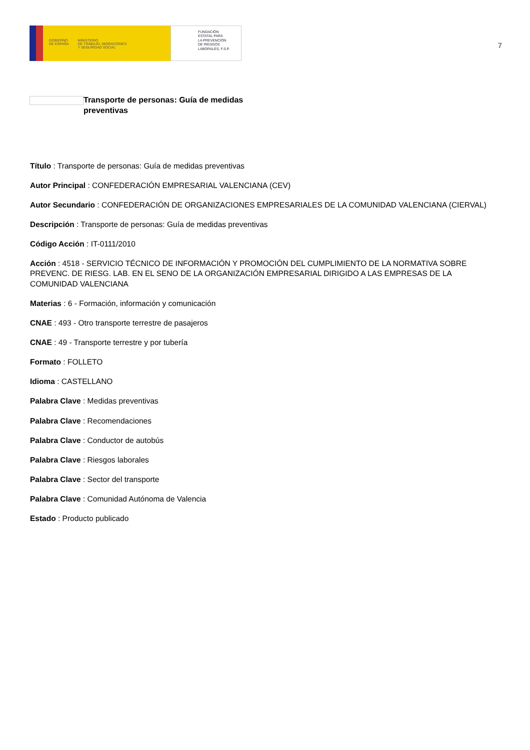GOBIERNO
DE ESPAÑA
MINISTERIO
DE TRABAJO, MIGRACIONES
Y SEGURIDAD SOCIAL
FUNDACIÓN
ESTATAL PARA
LA PREVENCIÓN
DE RIESGOS
LABORALES, F.S.P.
7
Transporte de personas: Guía de medidas preventivas
Título : Transporte de personas: Guía de medidas preventivas
Autor Principal : CONFEDERACIÓN EMPRESARIAL VALENCIANA (CEV)
Autor Secundario : CONFEDERACIÓN DE ORGANIZACIONES EMPRESARIALES DE LA COMUNIDAD VALENCIANA (CIERVAL)
Descripción : Transporte de personas: Guía de medidas preventivas
Código Acción : IT-0111/2010
Acción : 4518 - SERVICIO TÉCNICO DE INFORMACIÓN Y PROMOCIÓN DEL CUMPLIMIENTO DE LA NORMATIVA SOBRE PREVENC. DE RIESG. LAB. EN EL SENO DE LA ORGANIZACIÓN EMPRESARIAL DIRIGIDO A LAS EMPRESAS DE LA COMUNIDAD VALENCIANA
Materias : 6 - Formación, información y comunicación
CNAE : 493 - Otro transporte terrestre de pasajeros
CNAE : 49 - Transporte terrestre y por tubería
Formato : FOLLETO
Idioma : CASTELLANO
Palabra Clave : Medidas preventivas
Palabra Clave : Recomendaciones
Palabra Clave : Conductor de autobús
Palabra Clave : Riesgos laborales
Palabra Clave : Sector del transporte
Palabra Clave : Comunidad Autónoma de Valencia
Estado : Producto publicado